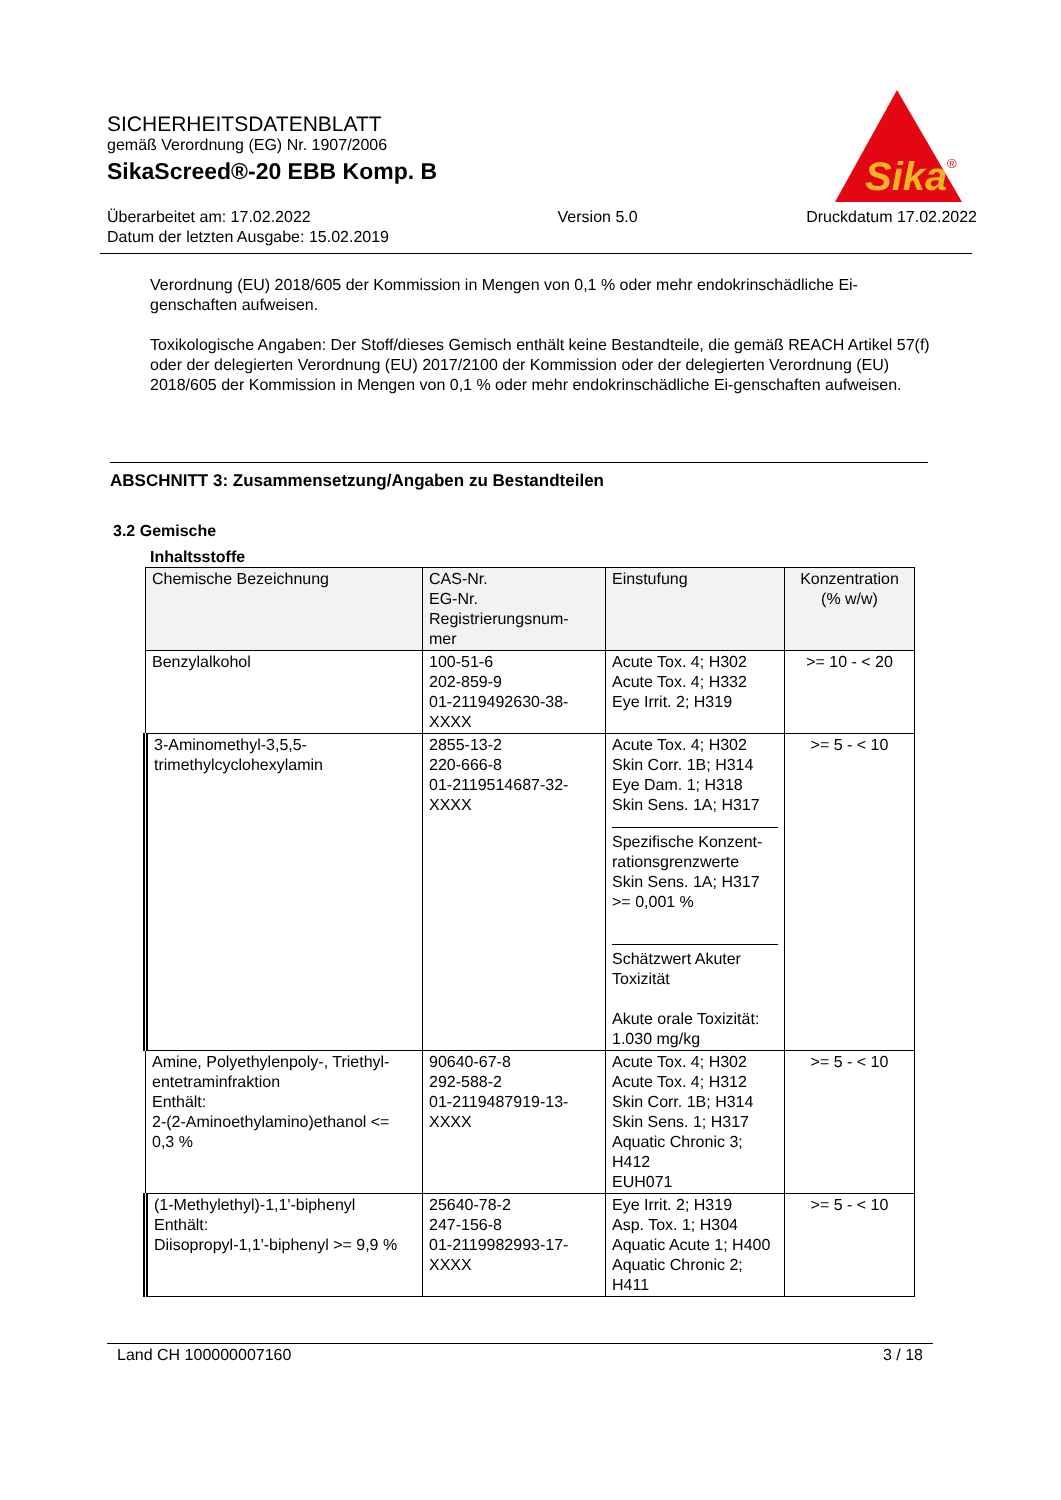SICHERHEITSDATENBLATT
gemäß Verordnung (EG) Nr. 1907/2006
SikaScreed®-20 EBB Komp. B
Überarbeitet am: 17.02.2022
Datum der letzten Ausgabe: 15.02.2019
Version 5.0 Druckdatum 17.02.2022
Sika
®
Verordnung (EU) 2018/605 der Kommission in Mengen von 0,1 % oder mehr endokrinschädliche Ei-genschaften aufweisen.
Toxikologische Angaben: Der Stoff/dieses Gemisch enthält keine Bestandteile, die gemäß REACH Artikel 57(f) oder der delegierten Verordnung (EU) 2017/2100 der Kommission oder der delegierten Verordnung (EU) 2018/605 der Kommission in Mengen von 0,1 % oder mehr endokrinschädliche Ei-genschaften aufweisen.
ABSCHNITT 3: Zusammensetzung/Angaben zu Bestandteilen
3.2 Gemische
Inhaltsstoffe
| Chemische Bezeichnung | CAS-Nr. EG-Nr. Registrierungsnum- mer | Einstufung | Konzentration (% w/w) |
| --- | --- | --- | --- |
| Benzylalkohol | 100-51-6 202-859-9 01-2119492630-38- XXXX | Acute Tox. 4; H302 Acute Tox. 4; H332 Eye Irrit. 2; H319 | >= 10 - < 20 |
| 3-Aminomethyl-3,5,5- trimethylcyclohexylamin | 2855-13-2 220-666-8 01-2119514687-32- XXXX | Acute Tox. 4; H302 Skin Corr. 1B; H314 Eye Dam. 1; H318 Skin Sens. 1A; H317 Spezifische Konzent-rationsgrenzwerte Skin Sens. 1A; H317 >= 0,001 % Schätzwert Akuter Toxizität Akute orale Toxizität: 1.030 mg/kg | >= 5 - < 10 |
| Amine, Polyethylenpoly-, Triethyl-entetraminfraktion Enthält: 2-(2-Aminoethylamino)ethanol <= 0,3 % | 90640-67-8 292-588-2 01-2119487919-13- XXXX | Acute Tox. 4; H302 Acute Tox. 4; H312 Skin Corr. 1B; H314 Skin Sens. 1; H317 Aquatic Chronic 3; H412 EUH071 | >= 5 - < 10 |
| (1-Methylethyl)-1,1'-biphenyl Enthält: Diisopropyl-1,1'-biphenyl >= 9,9 % | 25640-78-2 247-156-8 01-2119982993-17- XXXX | Eye Irrit. 2; H319 Asp. Tox. 1; H304 Aquatic Acute 1; H400 Aquatic Chronic 2; H411 | >= 5 - < 10 |
Land CH 100000007160 3 / 18